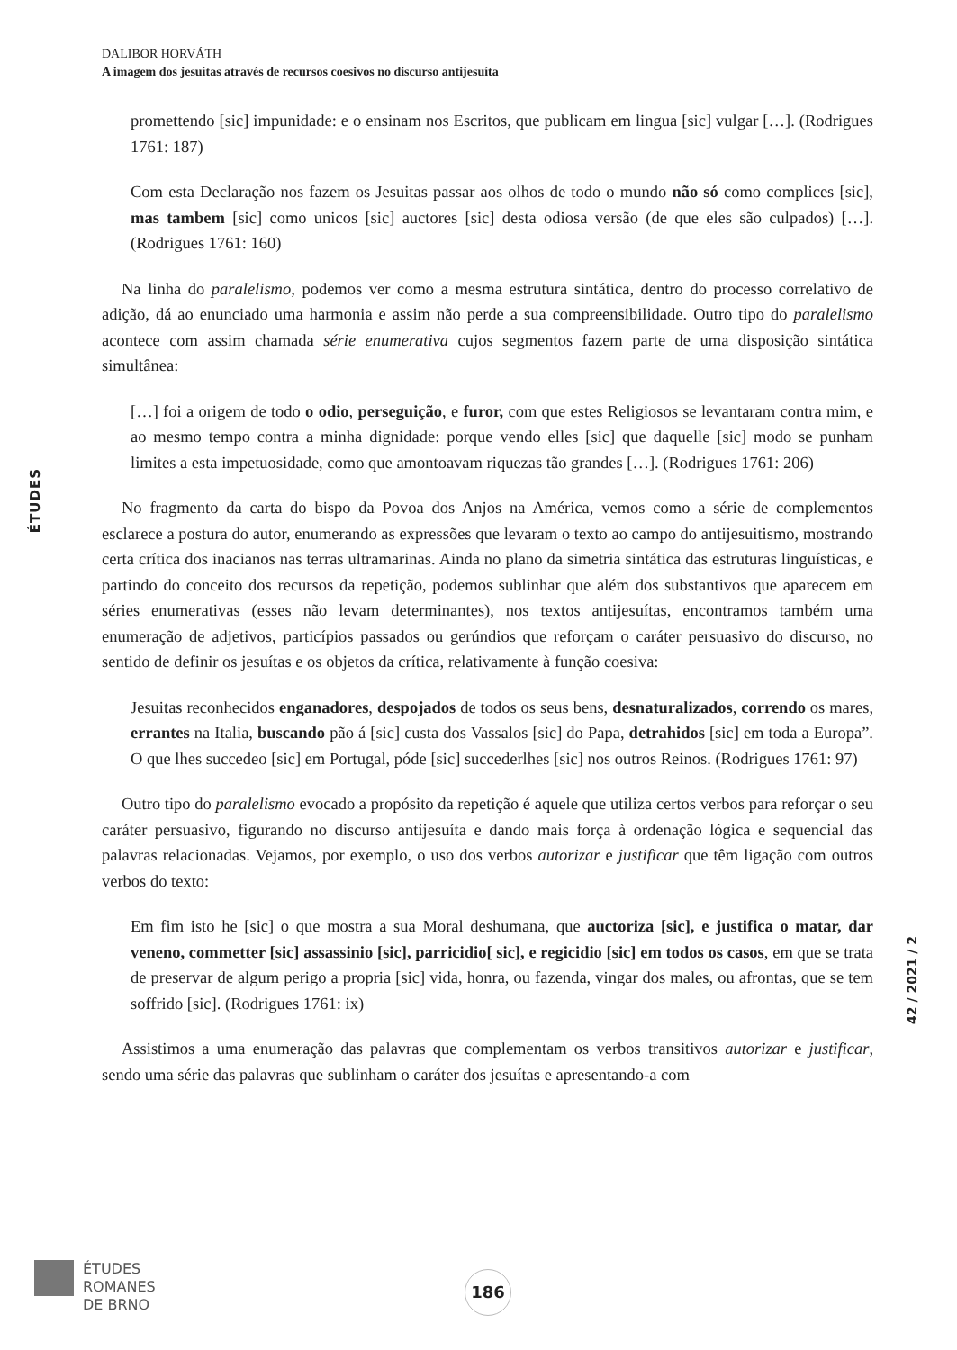DALIBOR HORVÁTH
A imagem dos jesuítas através de recursos coesivos no discurso antijesuíta
ÉTUDES
promettendo [sic] impunidade: e o ensinam nos Escritos, que publicam em lingua [sic] vulgar […]. (Rodrigues 1761: 187)
Com esta Declaração nos fazem os Jesuitas passar aos olhos de todo o mundo não só como complices [sic], mas tambem [sic] como unicos [sic] auctores [sic] desta odiosa versão (de que eles são culpados) […]. (Rodrigues 1761: 160)
Na linha do paralelismo, podemos ver como a mesma estrutura sintática, dentro do processo correlativo de adição, dá ao enunciado uma harmonia e assim não perde a sua compreensibilidade. Outro tipo do paralelismo acontece com assim chamada série enumerativa cujos segmentos fazem parte de uma disposição sintática simultânea:
[…] foi a origem de todo o odio, perseguição, e furor, com que estes Religiosos se levantaram contra mim, e ao mesmo tempo contra a minha dignidade: porque vendo elles [sic] que daquelle [sic] modo se punham limites a esta impetuosidade, como que amontoavam riquezas tão grandes […]. (Rodrigues 1761: 206)
No fragmento da carta do bispo da Povoa dos Anjos na América, vemos como a série de complementos esclarece a postura do autor, enumerando as expressões que levaram o texto ao campo do antijesuitismo, mostrando certa crítica dos inacianos nas terras ultramarinas. Ainda no plano da simetria sintática das estruturas linguísticas, e partindo do conceito dos recursos da repetição, podemos sublinhar que além dos substantivos que aparecem em séries enumerativas (esses não levam determinantes), nos textos antijesuítas, encontramos também uma enumeração de adjetivos, particípios passados ou gerúndios que reforçam o caráter persuasivo do discurso, no sentido de definir os jesuítas e os objetos da crítica, relativamente à função coesiva:
Jesuitas reconhecidos enganadores, despojados de todos os seus bens, desnaturalizados, correndo os mares, errantes na Italia, buscando pão á [sic] custa dos Vassalos [sic] do Papa, detrahidos [sic] em toda a Europa”. O que lhes succedeo [sic] em Portugal, póde [sic] succederlhes [sic] nos outros Reinos. (Rodrigues 1761: 97)
Outro tipo do paralelismo evocado a propósito da repetição é aquele que utiliza certos verbos para reforçar o seu caráter persuasivo, figurando no discurso antijesuíta e dando mais força à ordenação lógica e sequencial das palavras relacionadas. Vejamos, por exemplo, o uso dos verbos autorizar e justificar que têm ligação com outros verbos do texto:
Em fim isto he [sic] o que mostra a sua Moral deshumana, que auctoriza [sic], e justifica o matar, dar veneno, commetter [sic] assassinio [sic], parricidio[ sic], e regicidio [sic] em todos os casos, em que se trata de preservar de algum perigo a propria [sic] vida, honra, ou fazenda, vingar dos males, ou afrontas, que se tem soffrido [sic]. (Rodrigues 1761: ix)
Assistimos a uma enumeração das palavras que complementam os verbos transitivos autorizar e justificar, sendo uma série das palavras que sublinham o caráter dos jesuítas e apresentando-a com
42 / 2021 / 2
ÉTUDES
ROMANES
DE BRNO
186